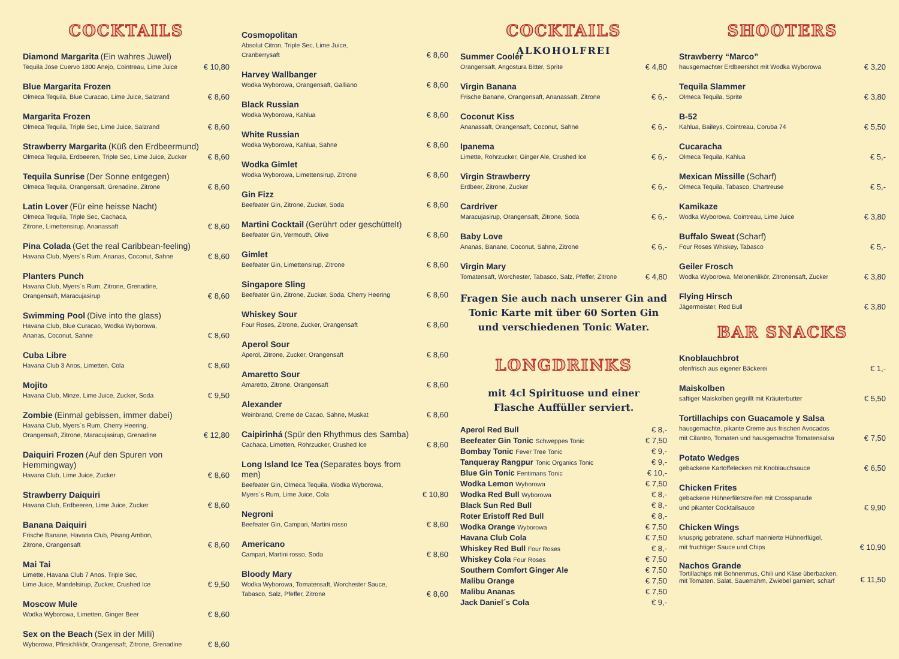COCKTAILS
Diamond Margarita (Ein wahres Juwel)
Tequila Jose Cuervo 1800 Anejo, Cointreau, Lime Juice
€ 10,80
Blue Margarita Frozen
Olmeca Tequila, Blue Curacao, Lime Juice, Salzrand
€ 8,60
Margarita Frozen
Olmeca Tequila, Triple Sec, Lime Juice, Salzrand
€ 8,60
Strawberry Margarita (Küß den Erdbeermund)
Olmeca Tequila, Erdbeeren, Triple Sec, Lime Juice, Zucker
€ 8,60
Tequila Sunrise (Der Sonne entgegen)
Olmeca Tequila, Orangensaft, Grenadine, Zitrone
€ 8,60
Latin Lover (Für eine heisse Nacht)
Olmeca Tequila, Triple Sec, Cachaca,
Zitrone, Limettensirup, Ananassaft
€ 8,60
Pina Colada (Get the real Caribbean-feeling)
Havana Club, Myers´s Rum, Ananas, Coconut, Sahne
€ 8,60
Planters Punch
Havana Club, Myers´s Rum, Zitrone, Grenadine,
Orangensaft, Maracujasirup
€ 8,60
Swimming Pool (Dive into the glass)
Havana Club, Blue Curacao, Wodka Wyborowa,
Ananas, Coconut, Sahne
€ 8,60
Cuba Libre
Havana Club 3 Anos, Limetten, Cola
€ 8,60
Mojito
Havana Club, Minze, Lime Juice, Zucker, Soda
€ 9,50
Zombie (Einmal gebissen, immer dabei)
Havana Club, Myers´s Rum, Cherry Heering,
Orangensaft, Zitrone, Maracujasirup, Grenadine
€ 12,80
Daiquiri Frozen (Auf den Spuren von Hemmingway)
Havana Club, Lime Juice, Zucker
€ 8,60
Strawberry Daiquiri
Havana Club, Erdbeeren, Lime Juice, Zucker
€ 8,60
Banana Daiquiri
Frische Banane, Havana Club, Pisang Ambon,
Zitrone, Orangensaft
€ 8,60
Mai Tai
Limette, Havana Club 7 Anos, Triple Sec,
Lime Juice, Mandelsirup, Zucker, Crushed Ice
€ 9,50
Moscow Mule
Wodka Wyborowa, Limetten, Ginger Beer
€ 8,60
Sex on the Beach (Sex in der Milli)
Wyborowa, Pfirsichlikör, Orangensaft, Zitrone, Grenadine
€ 8,60
Cosmopolitan
Absolut Citron, Triple Sec, Lime Juice,
Cranberrysaft
€ 8,60
Harvey Wallbanger
Wodka Wyborowa, Orangensaft, Galliano
€ 8,60
Black Russian
Wodka Wyborowa, Kahlua
€ 8,60
White Russian
Wodka Wyborowa, Kahlua, Sahne
€ 8,60
Wodka Gimlet
Wodka Wyborowa, Limettensirup, Zitrone
€ 8,60
Gin Fizz
Beefeater Gin, Zitrone, Zucker, Soda
€ 8,60
Martini Cocktail (Gerührt oder geschüttelt)
Beefeater Gin, Vermouth, Olive
€ 8,60
Gimlet
Beefeater Gin, Limettensirup, Zitrone
€ 8,60
Singapore Sling
Beefeater Gin, Zitrone, Zucker, Soda, Cherry Heering
€ 8,60
Whiskey Sour
Four Roses, Zitrone, Zucker, Orangensaft
€ 8,60
Aperol Sour
Aperol, Zitrone, Zucker, Orangensaft
€ 8,60
Amaretto Sour
Amaretto, Zitrone, Orangensaft
€ 8,60
Alexander
Weinbrand, Creme de Cacao, Sahne, Muskat
€ 8,60
Caipirinhá (Spür den Rhythmus des Samba)
Cachaca, Limetten, Rohrzucker, Crushed Ice
€ 8,60
Long Island Ice Tea (Separates boys from men)
Beefeater Gin, Olmeca Tequila, Wodka Wyborowa,
Myers´s Rum, Lime Juice, Cola
€ 10,80
Negroni
Beefeater Gin, Campari, Martini rosso
€ 8,60
Americano
Campari, Martini rosso, Soda
€ 8,60
Bloody Mary
Wodka Wyborowa, Tomatensaft, Worchester Sauce,
Tabasco, Salz, Pfeffer, Zitrone
€ 8,60
COCKTAILS ALKOHOLFREI
Summer Cooler
Orangensaft, Angostura Bitter, Sprite
€ 4,80
Virgin Banana
Frische Banane, Orangensaft, Ananassaft, Zitrone
€ 6,-
Coconut Kiss
Ananassaft, Orangensaft, Coconut, Sahne
€ 6,-
Ipanema
Limette, Rohrzucker, Ginger Ale, Crushed Ice
€ 6,-
Virgin Strawberry
Erdbeer, Zitrone, Zucker
€ 6,-
Cardriver
Maracujasirup, Orangensaft, Zitrone, Soda
€ 6,-
Baby Love
Ananas, Banane, Coconut, Sahne, Zitrone
€ 6,-
Virgin Mary
Tomatensaft, Worchester, Tabasco, Salz, Pfeffer, Zitrone
€ 4,80
Fragen Sie auch nach unserer Gin and Tonic Karte mit über 60 Sorten Gin und verschiedenen Tonic Water.
LONGDRINKS
mit 4cl Spirituose und einer
Flasche Auffüller serviert.
Aperol Red Bull € 8,-
Beefeater Gin Tonic Schweppes Tonic € 7,50
Bombay Tonic Fever Tree Tonic € 9,-
Tanqueray Rangpur Tonic Organics Tonic € 9,-
Blue Gin Tonic Fentimans Tonic € 10,-
Wodka Lemon Wyborowa € 7,50
Wodka Red Bull Wyborowa € 8,-
Black Sun Red Bull € 8,-
Roter Eristoff Red Bull € 8,-
Wodka Orange Wyborowa € 7,50
Havana Club Cola € 7,50
Whiskey Red Bull Four Roses € 8,-
Whiskey Cola Four Roses € 7,50
Southern Comfort Ginger Ale € 7,50
Malibu Orange € 7,50
Malibu Ananas € 7,50
Jack Daniel´s Cola € 9,-
SHOOTERS
Strawberry “Marco”
hausgemachter Erdbeershot mit Wodka Wyborowa
€ 3,20
Tequila Slammer
Olmeca Tequila, Sprite
€ 3,80
B-52
Kahlua, Baileys, Cointreau, Coruba 74
€ 5,50
Cucaracha
Olmeca Tequila, Kahlua
€ 5,-
Mexican Missille (Scharf)
Olmeca Tequila, Tabasco, Chartreuse
€ 5,-
Kamikaze
Wodka Wyborowa, Cointreau, Lime Juice
€ 3,80
Buffalo Sweat (Scharf)
Four Roses Whiskey, Tabasco
€ 5,-
Geiler Frosch
Wodka Wyborowa, Melonenlikör, Zitronensaft, Zucker
€ 3,80
Flying Hirsch
Jägermeister, Red Bull
€ 3,80
BAR SNACKS
Knoblauchbrot
ofenfrisch aus eigener Bäckerei
€ 1,-
Maiskolben
saftiger Maiskolben gegrillt mit Kräuterbutter
€ 5,50
Tortillachips con Guacamole y Salsa
hausgemachte, pikante Creme aus frischen Avocados
mit Cilantro, Tomaten und hausgemachte Tomatensalsa
€ 7,50
Potato Wedges
gebackene Kartoffelecken mit Knoblauchsauce
€ 6,50
Chicken Frites
gebackene Hühnerfiletstreifen mit Crosspanade
und pikanter Cocktailsauce
€ 9,90
Chicken Wings
knusprig gebratene, scharf marinierte Hühnerflügel,
mit fruchtiger Sauce und Chips
€ 10,90
Nachos Grande
Tortillachips mit Bohnenmus, Chili und Käse überbacken,
mit Tomaten, Salat, Sauerrahm, Zwiebel garniert, scharf
€ 11,50